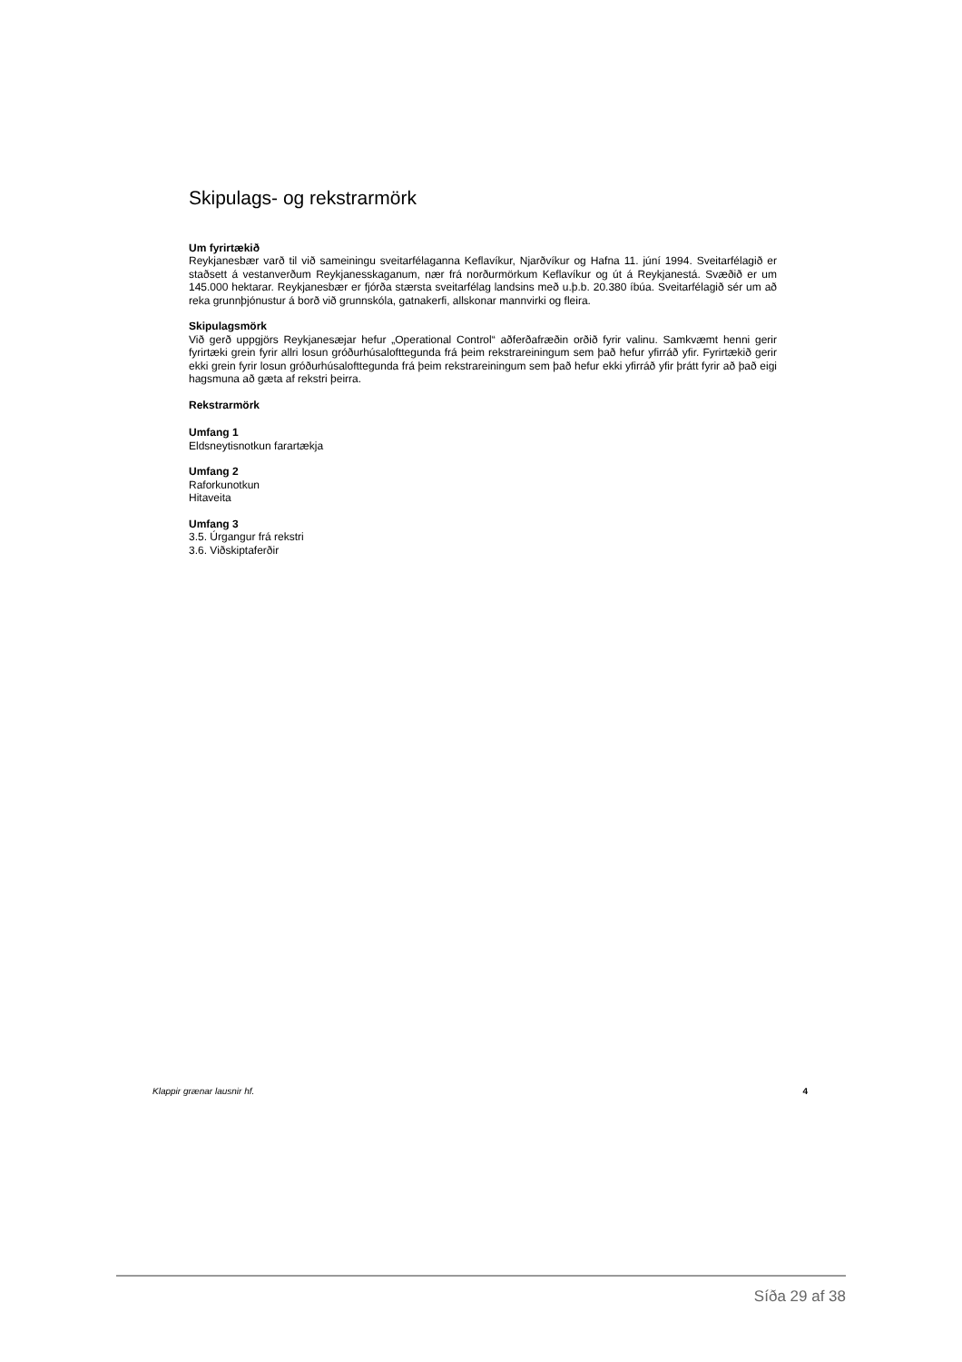Skipulags- og rekstrarmörk
Um fyrirtækið
Reykjanesbær varð til við sameiningu sveitarfélaganna Keflavíkur, Njarðvíkur og Hafna 11. júní 1994. Sveitarfélagið er staðsett á vestanverðum Reykjanesskaganum, nær frá norðurmörkum Keflavíkur og út á Reykjanestá. Svæðið er um 145.000 hektarar. Reykjanesbær er fjórða stærsta sveitarfélag landsins með u.þ.b. 20.380 íbúa. Sveitarfélagið sér um að reka grunnþjónustur á borð við grunnskóla, gatnakerfi, allskonar mannvirki og fleira.
Skipulagsmörk
Við gerð uppgjörs Reykjanesæjar hefur „Operational Control“ aðferðafræðin orðið fyrir valinu. Samkvæmt henni gerir fyrirtæki grein fyrir allri losun gróðurhúsalofttegunda frá þeim rekstrareiningum sem það hefur yfirráð yfir. Fyrirtækið gerir ekki grein fyrir losun gróðurhúsalofttegunda frá þeim rekstrareiningum sem það hefur ekki yfirráð yfir þrátt fyrir að það eigi hagsmuna að gæta af rekstri þeirra.
Rekstrarmörk
Umfang 1
Eldsneytisnotkun farartækja
Umfang 2
Raforkunotkun
Hitaveita
Umfang 3
3.5. Úrgangur frá rekstri
3.6. Viðskiptaferðir
Klappir grænar lausnir hf. 4
Síða 29 af 38